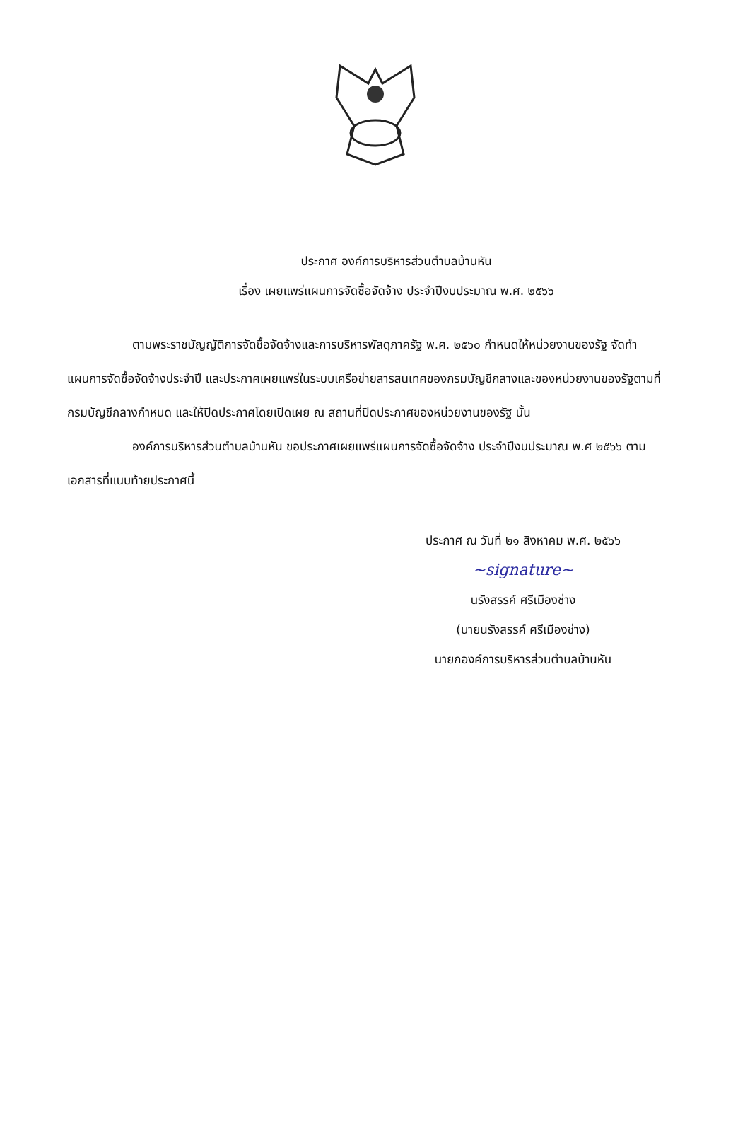ประกาศ องค์การบริหารส่วนตำบลบ้านหัน
เรื่อง เผยแพร่แผนการจัดซื้อจัดจ้าง ประจำปีงบประมาณ พ.ศ. ๒๕๖๖
ตามพระราชบัญญัติการจัดซื้อจัดจ้างและการบริหารพัสดุภาครัฐ พ.ศ. ๒๕๖๐ กำหนดให้หน่วยงานของรัฐ จัดทำแผนการจัดซื้อจัดจ้างประจำปี และประกาศเผยแพร่ในระบบเครือข่ายสารสนเทศของกรมบัญชีกลางและของหน่วยงานของรัฐตามที่กรมบัญชีกลางกำหนด และให้ปิดประกาศโดยเปิดเผย ณ สถานที่ปิดประกาศของหน่วยงานของรัฐ นั้น
องค์การบริหารส่วนตำบลบ้านหัน ขอประกาศเผยแพร่แผนการจัดซื้อจัดจ้าง ประจำปีงบประมาณ พ.ศ ๒๕๖๖ ตามเอกสารที่แนบท้ายประกาศนี้
ประกาศ ณ วันที่ ๒๑ สิงหาคม พ.ศ. ๒๕๖๖
~signature~
นรังสรรค์ ศรีเมืองช่าง
(นายนรังสรรค์ ศรีเมืองช่าง)
นายกองค์การบริหารส่วนตำบลบ้านหัน